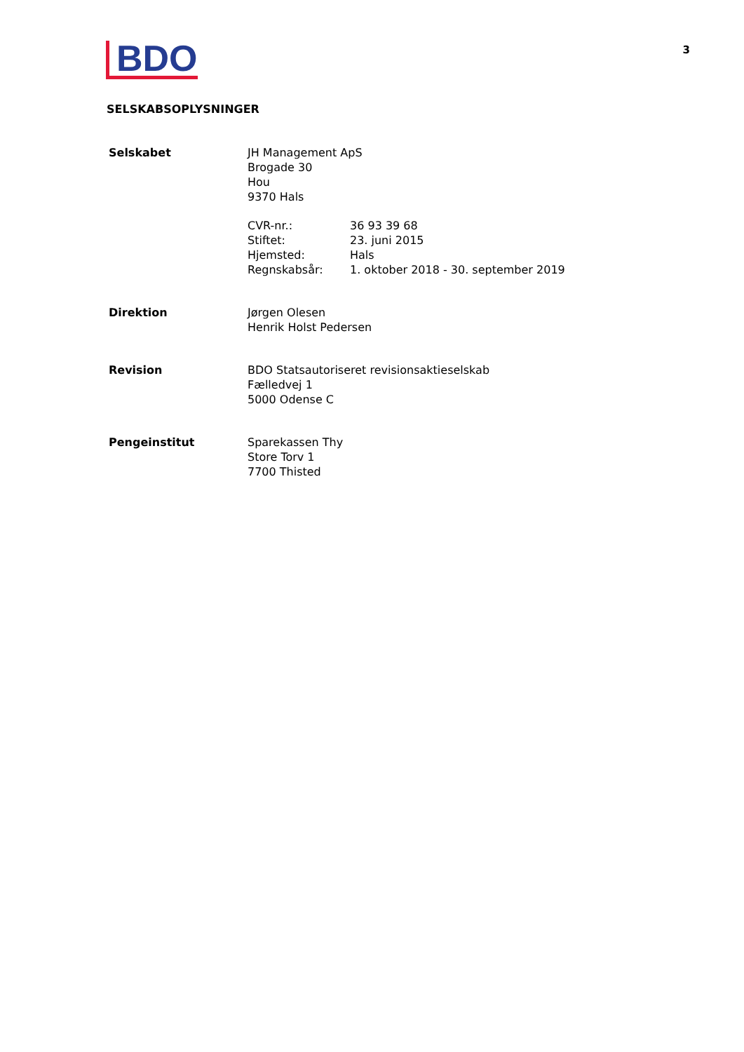BDO
3
SELSKABSOPLYSNINGER
Selskabet JH Management ApS
Brogade 30
Hou
9370 Hals
CVR-nr.: 36 93 39 68
Stiftet: 23. juni 2015
Hjemsted: Hals
Regnskabsår: 1. oktober 2018 - 30. september 2019
Direktion Jørgen Olesen
Henrik Holst Pedersen
Revision BDO Statsautoriseret revisionsaktieselskab
Fælledvej 1
5000 Odense C
Pengeinstitut Sparekassen Thy
Store Torv 1
7700 Thisted